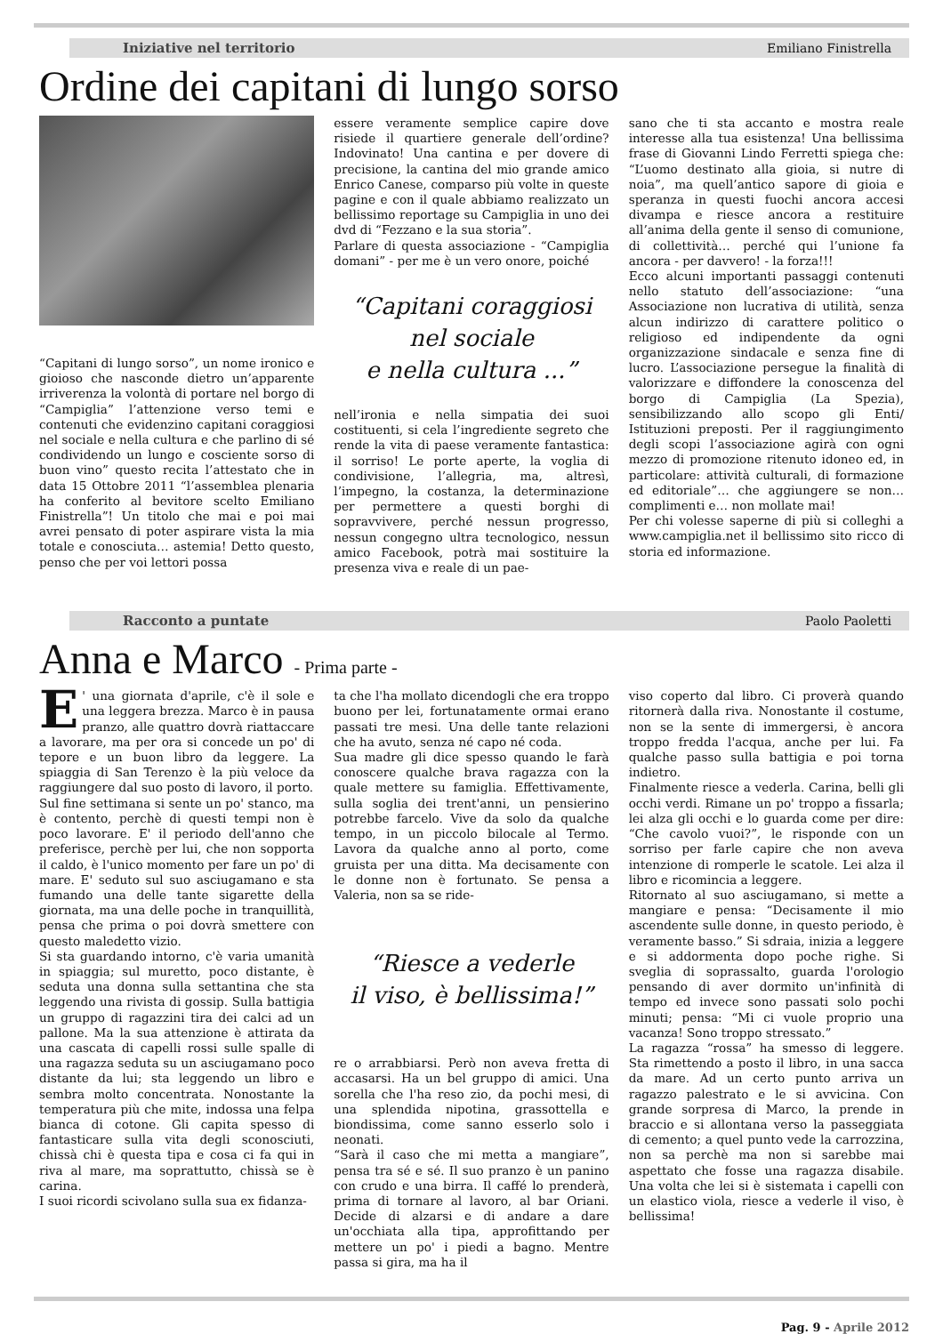Iniziative nel territorio Emiliano Finistrella
Ordine dei capitani di lungo sorso
“Capitani di lungo sorso”, un nome ironico e gioioso che nasconde dietro un’apparente irriverenza la volontà di portare nel borgo di “Campiglia” l’attenzione verso temi e contenuti che evidenzino capitani coraggiosi nel sociale e nella cultura e che parlino di sé condividendo un lungo e cosciente sorso di buon vino” questo recita l’attestato che in data 15 Ottobre 2011 “l’assemblea plenaria ha conferito al bevitore scelto Emiliano Finistrella”! Un titolo che mai e poi mai avrei pensato di poter aspirare vista la mia totale e conosciuta… astemia! Detto questo, penso che per voi lettori possa
essere veramente semplice capire dove risiede il quartiere generale dell’ordine? Indovinato! Una cantina e per dovere di precisione, la cantina del mio grande amico Enrico Canese, comparso più volte in queste pagine e con il quale abbiamo realizzato un bellissimo reportage su Campiglia in uno dei dvd di “Fezzano e la sua storia”.
Parlare di questa associazione - “Campiglia domani” - per me è un vero onore, poiché
“Capitani coraggiosi
nel sociale
e nella cultura ...”
nell’ironia e nella simpatia dei suoi costituenti, si cela l’ingrediente segreto che rende la vita di paese veramente fantastica: il sorriso! Le porte aperte, la voglia di condivisione, l’allegria, ma, altresì, l’impegno, la costanza, la determinazione per permettere a questi borghi di sopravvivere, perché nessun progresso, nessun congegno ultra tecnologico, nessun amico Facebook, potrà mai sostituire la presenza viva e reale di un pae-
sano che ti sta accanto e mostra reale interesse alla tua esistenza! Una bellissima frase di Giovanni Lindo Ferretti spiega che: “L’uomo destinato alla gioia, si nutre di noia”, ma quell’antico sapore di gioia e speranza in questi fuochi ancora accesi divampa e riesce ancora a restituire all’anima della gente il senso di comunione, di collettività… perché qui l’unione fa ancora - per davvero! - la forza!!!
Ecco alcuni importanti passaggi contenuti nello statuto dell’associazione: “una Associazione non lucrativa di utilità, senza alcun indirizzo di carattere politico o religioso ed indipendente da ogni organizzazione sindacale e senza fine di lucro. L’associazione persegue la finalità di valorizzare e diffondere la conoscenza del borgo di Campiglia (La Spezia), sensibilizzando allo scopo gli Enti/ Istituzioni preposti. Per il raggiungimento degli scopi l’associazione agirà con ogni mezzo di promozione ritenuto idoneo ed, in particolare: attività culturali, di formazione ed editoriale”… che aggiungere se non… complimenti e… non mollate mai!
Per chi volesse saperne di più si colleghi a www.campiglia.net il bellissimo sito ricco di storia ed informazione.
Racconto a puntate Paolo Paoletti
Anna e Marco - Prima parte -
E ' una giornata d'aprile, c'è il sole e una leggera brezza. Marco è in pausa pranzo, alle quattro dovrà riattaccare a lavorare, ma per ora si concede un po' di tepore e un buon libro da leggere. La spiaggia di San Terenzo è la più veloce da raggiungere dal suo posto di lavoro, il porto.
Sul fine settimana si sente un po' stanco, ma è contento, perchè di questi tempi non è poco lavorare. E' il periodo dell'anno che preferisce, perchè per lui, che non sopporta il caldo, è l'unico momento per fare un po' di mare. E' seduto sul suo asciugamano e sta fumando una delle tante sigarette della giornata, ma una delle poche in tranquillità, pensa che prima o poi dovrà smettere con questo maledetto vizio.
Si sta guardando intorno, c'è varia umanità in spiaggia; sul muretto, poco distante, è seduta una donna sulla settantina che sta leggendo una rivista di gossip. Sulla battigia un gruppo di ragazzini tira dei calci ad un pallone. Ma la sua attenzione è attirata da una cascata di capelli rossi sulle spalle di una ragazza seduta su un asciugamano poco distante da lui; sta leggendo un libro e sembra molto concentrata. Nonostante la temperatura più che mite, indossa una felpa bianca di cotone. Gli capita spesso di fantasticare sulla vita degli sconosciuti, chissà chi è questa tipa e cosa ci fa qui in riva al mare, ma soprattutto, chissà se è carina.
I suoi ricordi scivolano sulla sua ex fidanza-
ta che l'ha mollato dicendogli che era troppo buono per lei, fortunatamente ormai erano passati tre mesi. Una delle tante relazioni che ha avuto, senza né capo né coda.
Sua madre gli dice spesso quando le farà conoscere qualche brava ragazza con la quale mettere su famiglia. Effettivamente, sulla soglia dei trent'anni, un pensierino potrebbe farcelo. Vive da solo da qualche tempo, in un piccolo bilocale al Termo. Lavora da qualche anno al porto, come gruista per una ditta. Ma decisamente con le donne non è fortunato. Se pensa a Valeria, non sa se ride-
“Riesce a vederle
il viso, è bellissima!”
re o arrabbiarsi. Però non aveva fretta di accasarsi. Ha un bel gruppo di amici. Una sorella che l'ha reso zio, da pochi mesi, di una splendida nipotina, grassottella e biondissima, come sanno esserlo solo i neonati.
“Sarà il caso che mi metta a mangiare”, pensa tra sé e sé. Il suo pranzo è un panino con crudo e una birra. Il caffé lo prenderà, prima di tornare al lavoro, al bar Oriani. Decide di alzarsi e di andare a dare un'occhiata alla tipa, approfittando per mettere un po' i piedi a bagno. Mentre passa si gira, ma ha il
viso coperto dal libro. Ci proverà quando ritornerà dalla riva. Nonostante il costume, non se la sente di immergersi, è ancora troppo fredda l'acqua, anche per lui. Fa qualche passo sulla battigia e poi torna indietro.
Finalmente riesce a vederla. Carina, belli gli occhi verdi. Rimane un po' troppo a fissarla; lei alza gli occhi e lo guarda come per dire: “Che cavolo vuoi?”, le risponde con un sorriso per farle capire che non aveva intenzione di romperle le scatole. Lei alza il libro e ricomincia a leggere.
Ritornato al suo asciugamano, si mette a mangiare e pensa: “Decisamente il mio ascendente sulle donne, in questo periodo, è veramente basso.” Si sdraia, inizia a leggere e si addormenta dopo poche righe. Si sveglia di soprassalto, guarda l'orologio pensando di aver dormito un'infinità di tempo ed invece sono passati solo pochi minuti; pensa: “Mi ci vuole proprio una vacanza! Sono troppo stressato.”
La ragazza “rossa” ha smesso di leggere. Sta rimettendo a posto il libro, in una sacca da mare. Ad un certo punto arriva un ragazzo palestrato e le si avvicina. Con grande sorpresa di Marco, la prende in braccio e si allontana verso la passeggiata di cemento; a quel punto vede la carrozzina, non sa perchè ma non si sarebbe mai aspettato che fosse una ragazza disabile. Una volta che lei si è sistemata i capelli con un elastico viola, riesce a vederle il viso, è bellissima!
Pag. 9 - Aprile 2012